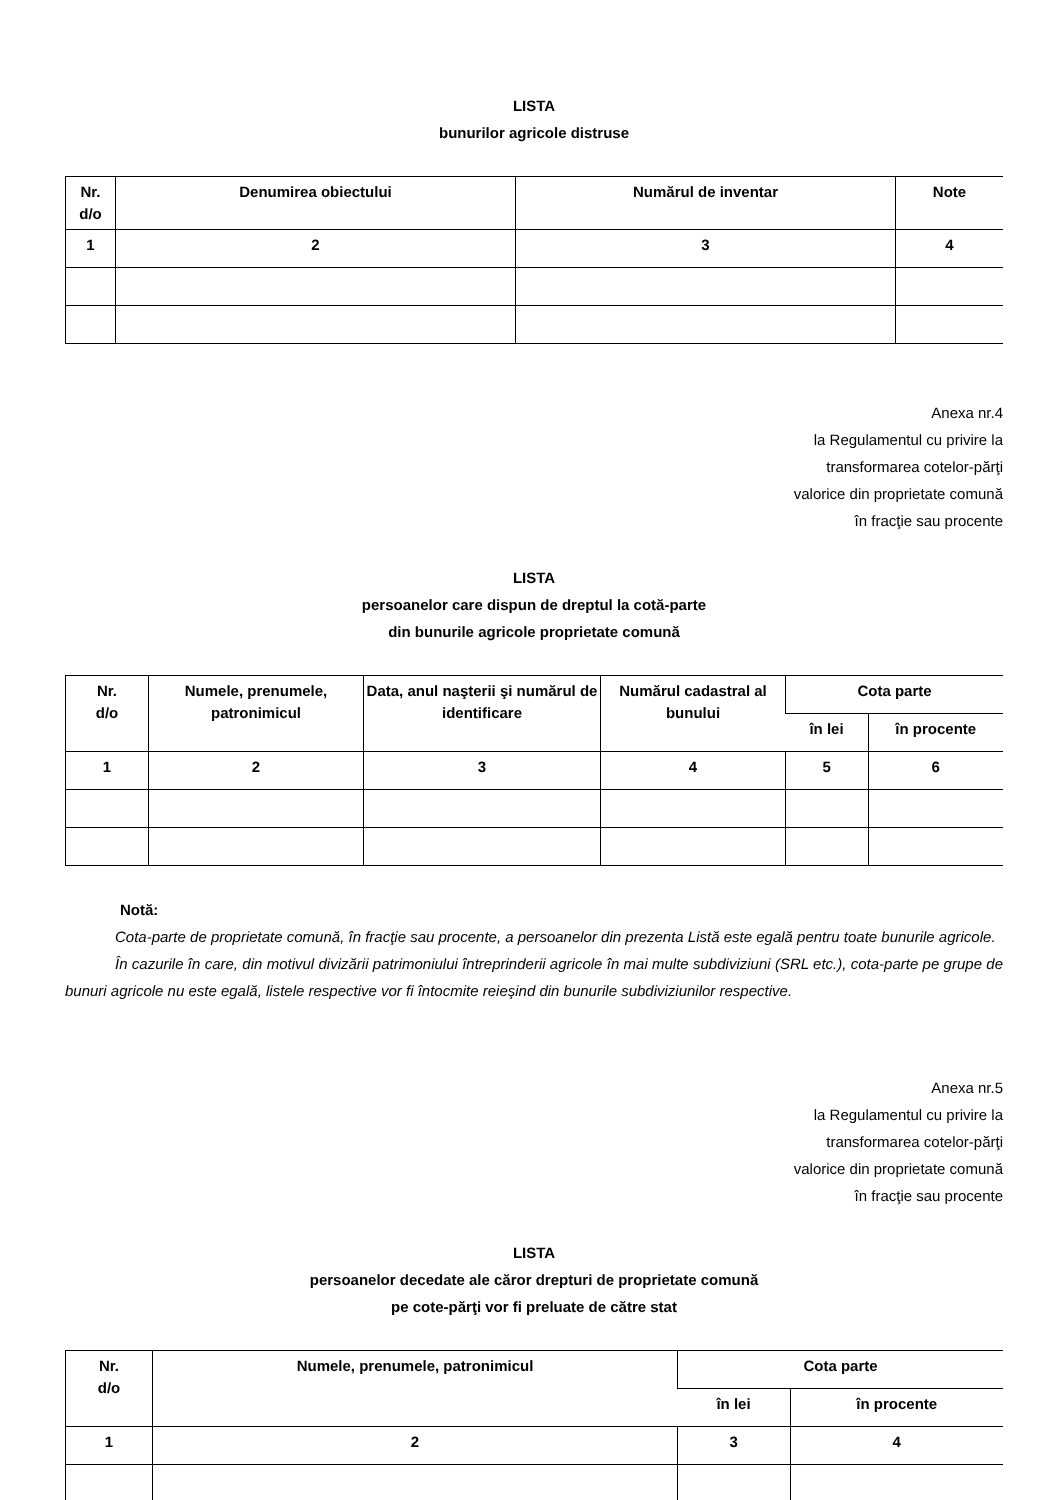LISTA
bunurilor agricole distruse
| Nr. d/o | Denumirea obiectului | Numărul de inventar | Note |
| --- | --- | --- | --- |
| 1 | 2 | 3 | 4 |
Anexa nr.4
la Regulamentul cu privire la
transformarea cotelor-părţi
valorice din proprietate comună
în fracţie sau procente
LISTA
persoanelor care dispun de dreptul la cotă-parte
din bunurile agricole proprietate comună
| Nr. d/o | Numele, prenumele, patronimicul | Data, anul naşterii şi numărul de identificare | Numărul cadastral al bunului | Cota parte | |
| --- | --- | --- | --- | --- | --- |
| | | | | în lei | în procente |
| 1 | 2 | 3 | 4 | 5 | 6 |
Notă:
Cota-parte de proprietate comună, în fracţie sau procente, a persoanelor din prezenta Listă este egală pentru toate bunurile agricole.
În cazurile în care, din motivul divizării patrimoniului întreprinderii agricole în mai multe subdiviziuni (SRL etc.), cota-parte pe grupe de bunuri agricole nu este egală, listele respective vor fi întocmite reieşind din bunurile subdiviziunilor respective.
Anexa nr.5
la Regulamentul cu privire la
transformarea cotelor-părţi
valorice din proprietate comună
în fracţie sau procente
LISTA
persoanelor decedate ale căror drepturi de proprietate comună
pe cote-părţi vor fi preluate de către stat
| Nr. d/o | Numele, prenumele, patronimicul | Cota parte | |
| --- | --- | --- | --- |
| | | în lei | în procente |
| 1 | 2 | 3 | 4 |